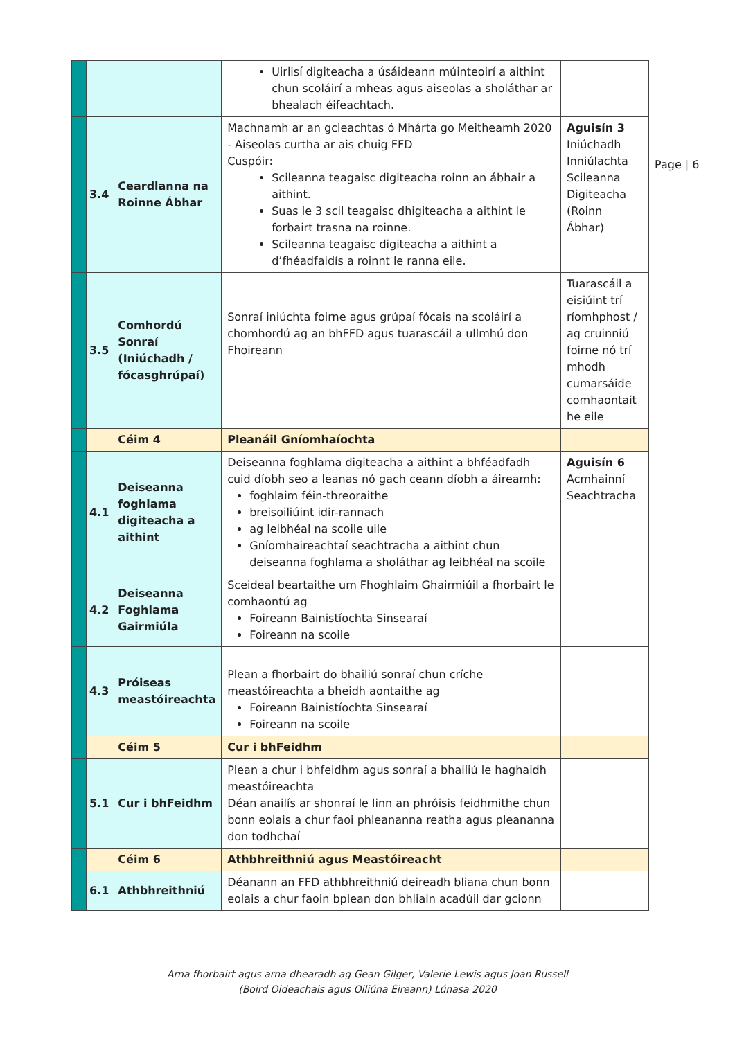Page | 6
| | | | Uirlisí digiteacha a úsáideann múinteoirí a aithint chun scoláirí a mheas agus aiseolas a sholáthar ar bhealach éifeachtach. | |
| | 3.4 | Ceardlanna na Roinne Ábhar | Machnamh ar an gcleachtas ó Mhárta go Meitheamh 2020 - Aiseolas curtha ar ais chuig FFD Cuspóir: Scileanna teagaisc digiteacha roinn an ábhair a aithint. Suas le 3 scil teagaisc dhigiteacha a aithint le forbairt trasna na roinne. Scileanna teagaisc digiteacha a aithint a d’fhéadfaidís a roinnt le ranna eile. | Aguisín 3 Iniúchadh Inniúlachta Scileanna Digiteacha (Roinn Ábhar) |
| | 3.5 | Comhordú Sonraí (Iniúchadh / fócasghrúpaí) | Sonraí iniúchta foirne agus grúpaí fócais na scoláirí a chomhordú ag an bhFFD agus tuarascáil a ullmhú don Fhoireann | Tuarascáil a eisiúint trí ríomhphost / ag cruinniú foirne nó trí mhodh cumarsáide comhaontait he eile |
| | | Céim 4 | Pleanáil Gníomhaíochta | |
| | 4.1 | Deiseanna foghlama digiteacha a aithint | Deiseanna foghlama digiteacha a aithint a bhféadfadh cuid díobh seo a leanas nó gach ceann díobh a áireamh: foghlaim féin-threoraithe breisoiliúint idir-rannach ag leibhéal na scoile uile Gníomhaireachtaí seachtracha a aithint chun deiseanna foghlama a sholáthar ag leibhéal na scoile | Aguisín 6 Acmhainní Seachtracha |
| | 4.2 | Deiseanna Foghlama Gairmiúla | Sceideal beartaithe um Fhoghlaim Ghairmiúil a fhorbairt le comhaontú ag Foireann Bainistíochta Sinsearaí Foireann na scoile | |
| | 4.3 | Próiseas meastóireachta | Plean a fhorbairt do bhailiú sonraí chun críche meastóireachta a bheidh aontaithe ag Foireann Bainistíochta Sinsearaí Foireann na scoile | |
| | | Céim 5 | Cur i bhFeidhm | |
| | 5.1 | Cur i bhFeidhm | Plean a chur i bhfeidhm agus sonraí a bhailiú le haghaidh meastóireachta Déan anailís ar shonraí le linn an phróisis feidhmithe chun bonn eolais a chur faoi phleananna reatha agus pleananna don todhchaí | |
| | | Céim 6 | Athbhreithniú agus Meastóireacht | |
| | 6.1 | Athbhreithniú | Déanann an FFD athbhreithniú deireadh bliana chun bonn eolais a chur faoin bplean don bhliain acadúil dar gcionn | |
Arna fhorbairt agus arna dhearadh ag Gean Gilger, Valerie Lewis agus Joan Russell
(Boird Oideachais agus Oiliúna Éireann) Lúnasa 2020